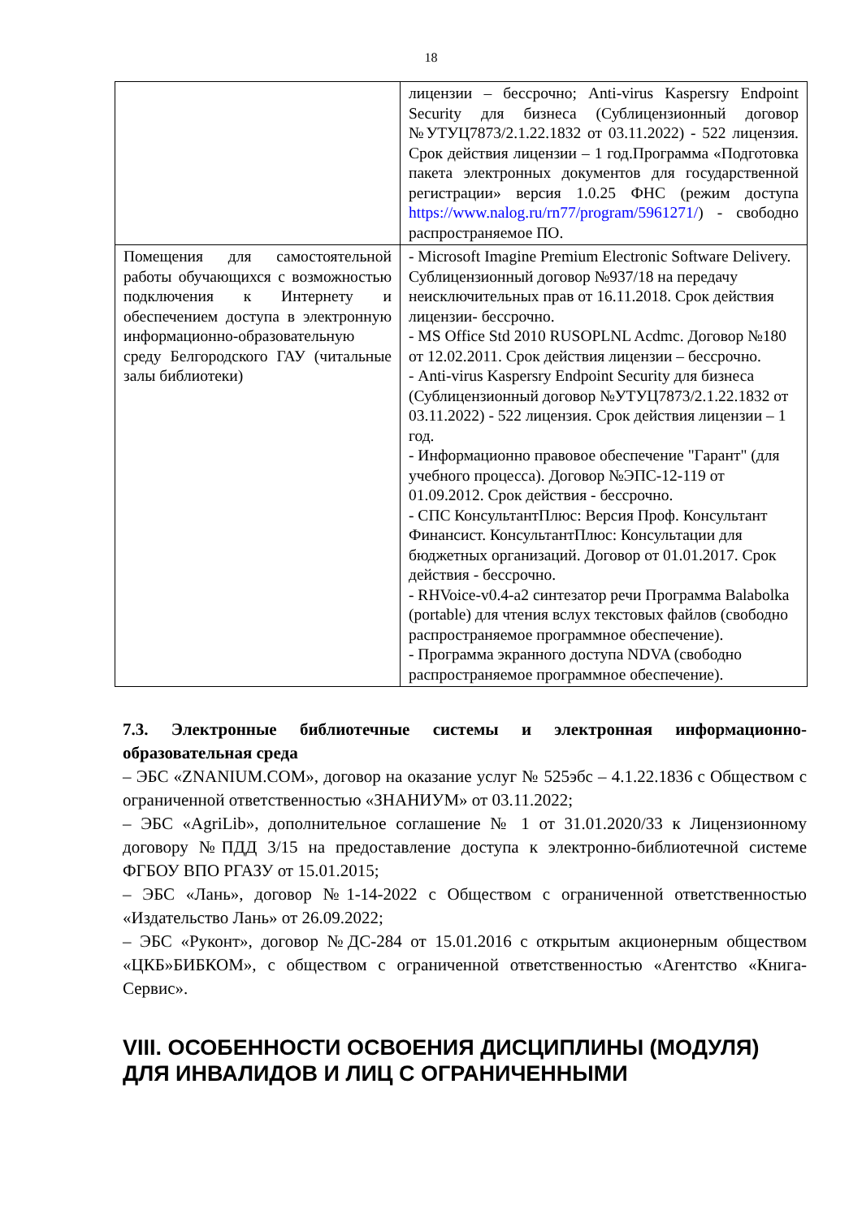18
| | лицензии – бессрочно; Anti-virus Kaspersry Endpoint Security для бизнеса (Сублицензионный договор №УТУЦ7873/2.1.22.1832 от 03.11.2022) - 522 лицензия. Срок действия лицензии – 1 год.Программа «Подготовка пакета электронных документов для государственной регистрации» версия 1.0.25 ФНС (режим доступа https://www.nalog.ru/rn77/program/5961271/ ) - свободно распространяемое ПО. |
| Помещения для самостоятельной работы обучающихся с возможностью подключения к Интернету и обеспечением доступа в электронную информационно-образовательную среду Белгородского ГАУ (читальные залы библиотеки) | - Microsoft Imagine Premium Electronic Software Delivery. Сублицензионный договор №937/18 на передачу неисключительных прав от 16.11.2018. Срок действия лицензии- бессрочно. - MS Office Std 2010 RUSOPLNL Acdmc. Договор №180 от 12.02.2011. Срок действия лицензии – бессрочно. - Anti-virus Kaspersry Endpoint Security для бизнеса (Сублицензионный договор №УТУЦ7873/2.1.22.1832 от 03.11.2022) - 522 лицензия. Срок действия лицензии – 1 год. - Информационно правовое обеспечение "Гарант" (для учебного процесса). Договор №ЭПС-12-119 от 01.09.2012. Срок действия - бессрочно. - СПС КонсультантПлюс: Версия Проф. Консультант Финансист. КонсультантПлюс: Консультации для бюджетных организаций. Договор от 01.01.2017. Срок действия - бессрочно. - RHVoice-v0.4-a2 синтезатор речи Программа Balabolka (portable) для чтения вслух текстовых файлов (свободно распространяемое программное обеспечение). - Программа экранного доступа NDVA (свободно распространяемое программное обеспечение). |
7.3. Электронные библиотечные системы и электронная информационно-образовательная среда
– ЭБС «ZNANIUM.COM», договор на оказание услуг № 525эбс – 4.1.22.1836 с Обществом с ограниченной ответственностью «ЗНАНИУМ» от 03.11.2022;
– ЭБС «AgriLib», дополнительное соглашение № 1 от 31.01.2020/33 к Лицензионному договору №ПДД 3/15 на предоставление доступа к электронно-библиотечной системе ФГБОУ ВПО РГАЗУ от 15.01.2015;
– ЭБС «Лань», договор №1-14-2022 с Обществом с ограниченной ответственностью «Издательство Лань» от 26.09.2022;
– ЭБС «Руконт», договор №ДС-284 от 15.01.2016 с открытым акционерным обществом «ЦКБ»БИБКОМ», с обществом с ограниченной ответственностью «Агентство «Книга-Сервис».
VIII. ОСОБЕННОСТИ ОСВОЕНИЯ ДИСЦИПЛИНЫ (МОДУЛЯ) ДЛЯ ИНВАЛИДОВ И ЛИЦ С ОГРАНИЧЕННЫМИ